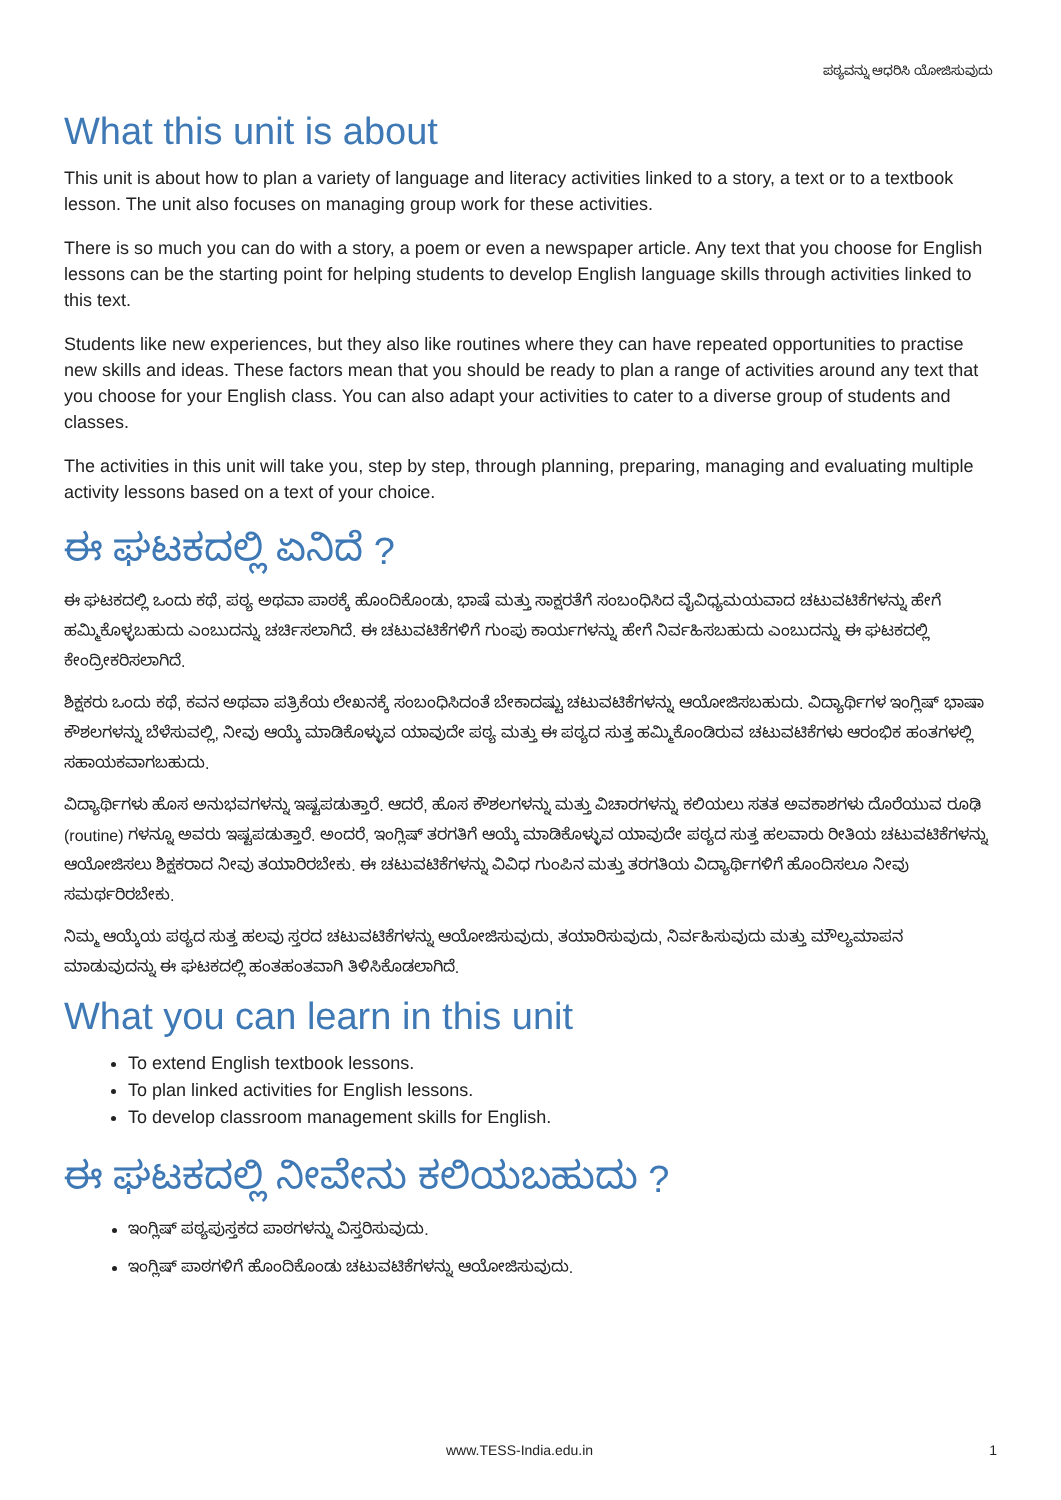ಪಠ್ಯವನ್ನು ಆಧರಿಸಿ ಯೋಜಿಸುವುದು
What this unit is about
This unit is about how to plan a variety of language and literacy activities linked to a story, a text or to a textbook lesson. The unit also focuses on managing group work for these activities.
There is so much you can do with a story, a poem or even a newspaper article. Any text that you choose for English lessons can be the starting point for helping students to develop English language skills through activities linked to this text.
Students like new experiences, but they also like routines where they can have repeated opportunities to practise new skills and ideas. These factors mean that you should be ready to plan a range of activities around any text that you choose for your English class. You can also adapt your activities to cater to a diverse group of students and classes.
The activities in this unit will take you, step by step, through planning, preparing, managing and evaluating multiple activity lessons based on a text of your choice.
ಈ ಘಟಕದಲ್ಲಿ ಏನಿದೆ ?
ಈ ಘಟಕದಲ್ಲಿ ಒಂದು ಕಥೆ, ಪಠ್ಯ ಅಥವಾ ಪಾಠಕ್ಕೆ ಹೊಂದಿಕೊಂಡು, ಭಾಷೆ ಮತ್ತು ಸಾಕ್ಷರತೆಗೆ ಸಂಬಂಧಿಸಿದ ವೈವಿಧ್ಯಮಯವಾದ ಚಟುವಟಿಕೆಗಳನ್ನು ಹೇಗೆ ಹಮ್ಮಿಕೊಳ್ಳಬಹುದು ಎಂಬುದನ್ನು ಚರ್ಚಿಸಲಾಗಿದೆ. ಈ ಚಟುವಟಿಕೆಗಳಿಗೆ ಗುಂಪು ಕಾರ್ಯಗಳನ್ನು ಹೇಗೆ ನಿರ್ವಹಿಸಬಹುದು ಎಂಬುದನ್ನು ಈ ಘಟಕದಲ್ಲಿ ಕೇಂದ್ರೀಕರಿಸಲಾಗಿದೆ.
ಶಿಕ್ಷಕರು ಒಂದು ಕಥೆ, ಕವನ ಅಥವಾ ಪತ್ರಿಕೆಯ ಲೇಖನಕ್ಕೆ ಸಂಬಂಧಿಸಿದಂತೆ ಬೇಕಾದಷ್ಟು ಚಟುವಟಿಕೆಗಳನ್ನು ಆಯೋಜಿಸಬಹುದು. ವಿದ್ಯಾರ್ಥಿಗಳ ಇಂಗ್ಲಿಷ್ ಭಾಷಾ ಕೌಶಲಗಳನ್ನು ಬೆಳೆಸುವಲ್ಲಿ, ನೀವು ಆಯ್ಕೆ ಮಾಡಿಕೊಳ್ಳುವ ಯಾವುದೇ ಪಠ್ಯ ಮತ್ತು ಈ ಪಠ್ಯದ ಸುತ್ತ ಹಮ್ಮಿಕೊಂಡಿರುವ ಚಟುವಟಿಕೆಗಳು ಆರಂಭಿಕ ಹಂತಗಳಲ್ಲಿ ಸಹಾಯಕವಾಗಬಹುದು.
ವಿದ್ಯಾರ್ಥಿಗಳು ಹೊಸ ಅನುಭವಗಳನ್ನು ಇಷ್ಟಪಡುತ್ತಾರೆ. ಆದರೆ, ಹೊಸ ಕೌಶಲಗಳನ್ನು ಮತ್ತು ವಿಚಾರಗಳನ್ನು ಕಲಿಯಲು ಸತತ ಅವಕಾಶಗಳು ದೊರೆಯುವ ರೂಢಿ (routine) ಗಳನ್ನೂ ಅವರು ಇಷ್ಟಪಡುತ್ತಾರೆ. ಅಂದರೆ, ಇಂಗ್ಲಿಷ್ ತರಗತಿಗೆ ಆಯ್ಕೆ ಮಾಡಿಕೊಳ್ಳುವ ಯಾವುದೇ ಪಠ್ಯದ ಸುತ್ತ ಹಲವಾರು ರೀತಿಯ ಚಟುವಟಿಕೆಗಳನ್ನು ಆಯೋಜಿಸಲು ಶಿಕ್ಷಕರಾದ ನೀವು ತಯಾರಿರಬೇಕು. ಈ ಚಟುವಟಿಕೆಗಳನ್ನು ವಿವಿಧ ಗುಂಪಿನ ಮತ್ತು ತರಗತಿಯ ವಿದ್ಯಾರ್ಥಿಗಳಿಗೆ ಹೊಂದಿಸಲೂ ನೀವು ಸಮರ್ಥರಿರಬೇಕು.
ನಿಮ್ಮ ಆಯ್ಕೆಯ ಪಠ್ಯದ ಸುತ್ತ ಹಲವು ಸ್ತರದ ಚಟುವಟಿಕೆಗಳನ್ನು ಆಯೋಜಿಸುವುದು, ತಯಾರಿಸುವುದು, ನಿರ್ವಹಿಸುವುದು ಮತ್ತು ಮೌಲ್ಯಮಾಪನ ಮಾಡುವುದನ್ನು ಈ ಘಟಕದಲ್ಲಿ ಹಂತಹಂತವಾಗಿ ತಿಳಿಸಿಕೊಡಲಾಗಿದೆ.
What you can learn in this unit
To extend English textbook lessons.
To plan linked activities for English lessons.
To develop classroom management skills for English.
ಈ ಘಟಕದಲ್ಲಿ ನೀವೇನು ಕಲಿಯಬಹುದು ?
ಇಂಗ್ಲಿಷ್ ಪಠ್ಯಪುಸ್ತಕದ ಪಾಠಗಳನ್ನು ವಿಸ್ತರಿಸುವುದು.
ಇಂಗ್ಲಿಷ್ ಪಾಠಗಳಿಗೆ ಹೊಂದಿಕೊಂಡು ಚಟುವಟಿಕೆಗಳನ್ನು ಆಯೋಜಿಸುವುದು.
www.TESS-India.edu.in 1